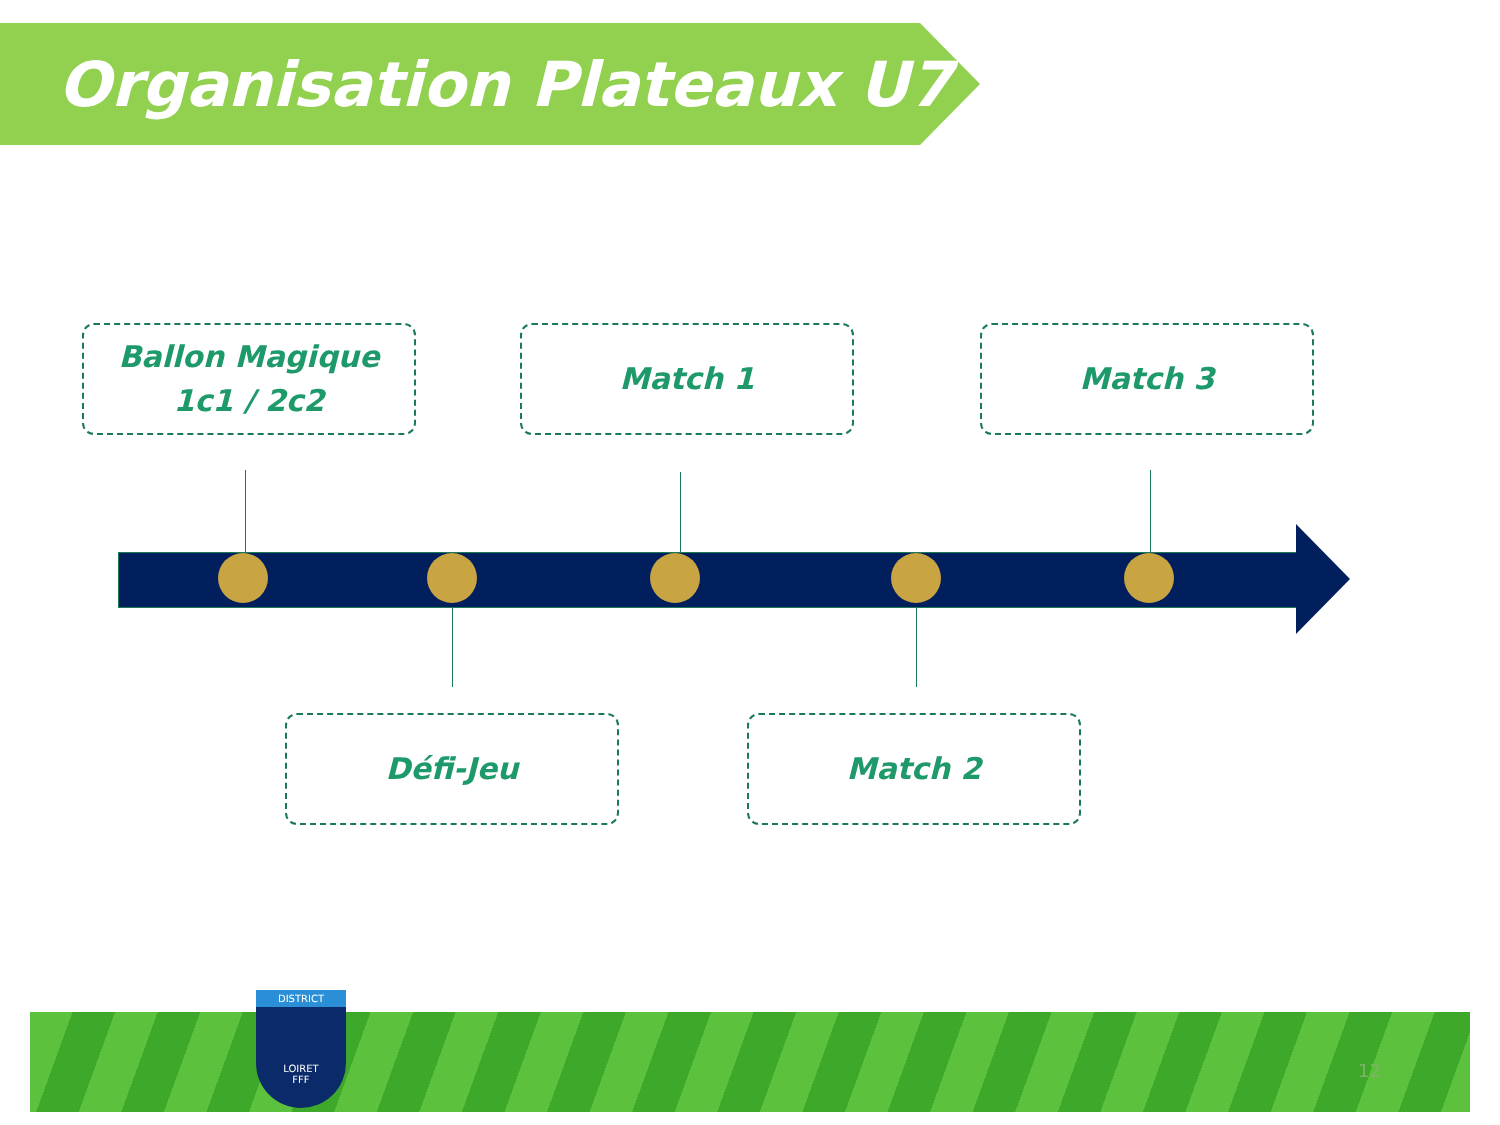Organisation Plateaux U7
Ballon Magique
1c1 / 2c2
Match 1 Match 3
Défi-Jeu Match 2
DISTRICT
LOIRET
FFF
12